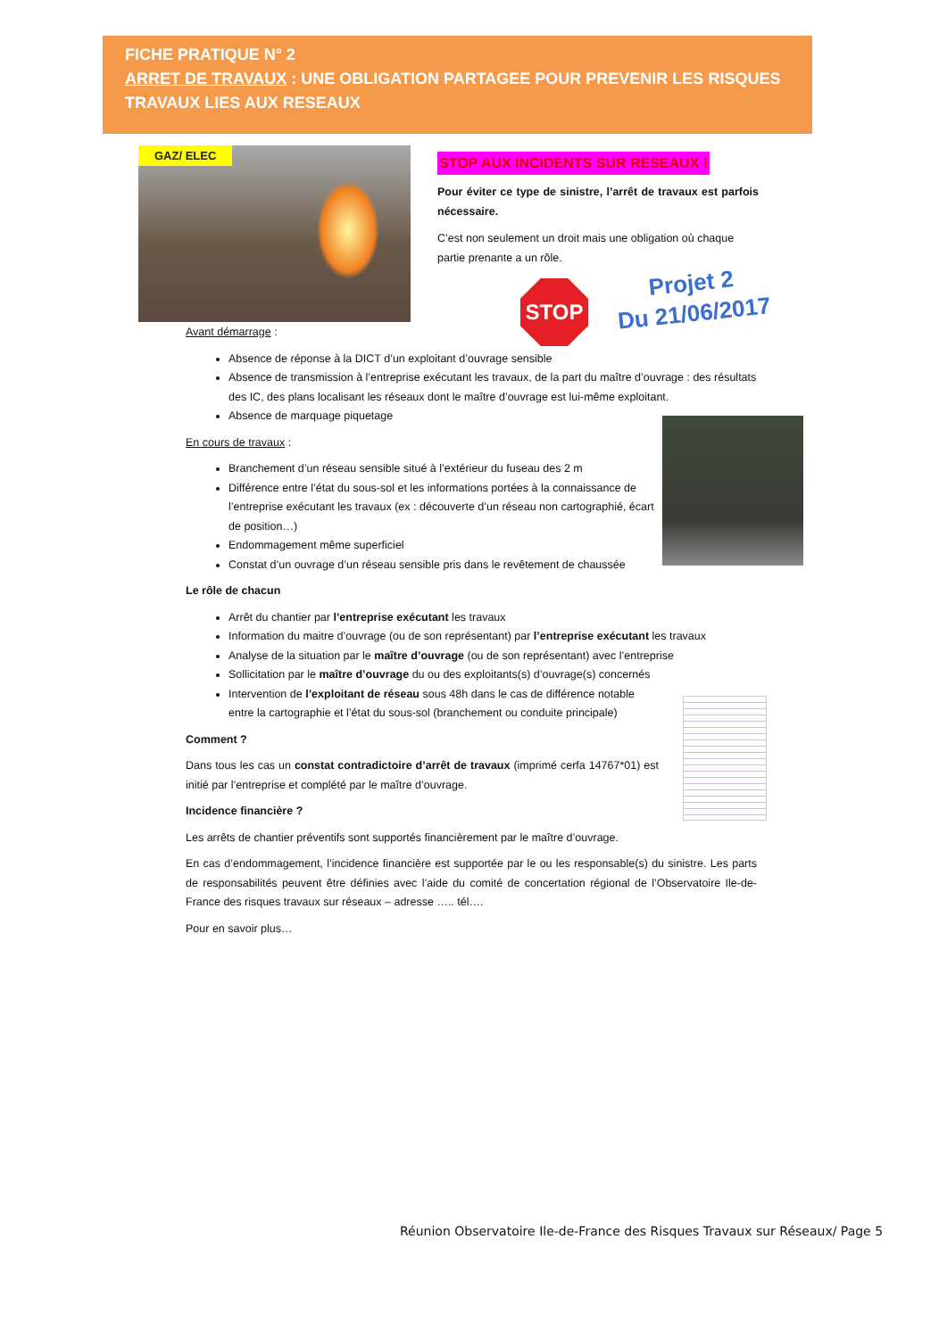FICHE PRATIQUE N° 2
ARRET DE TRAVAUX : UNE OBLIGATION PARTAGEE POUR PREVENIR LES RISQUES TRAVAUX LIES AUX RESEAUX
GAZ/ ELEC
STOP AUX INCIDENTS SUR RESEAUX !
Pour éviter ce type de sinistre, l’arrêt de travaux est parfois nécessaire.
C’est non seulement un droit mais une obligation où chaque partie prenante a un rôle.
STOP
Projet 2
Du 21/06/2017
Avant démarrage :
Absence de réponse à la DICT d’un exploitant d’ouvrage sensible
Absence de transmission à l’entreprise exécutant les travaux, de la part du maître d’ouvrage : des résultats des IC, des plans localisant les réseaux dont le maître d’ouvrage est lui-même exploitant.
Absence de marquage piquetage
En cours de travaux :
Branchement d’un réseau sensible situé à l’extérieur du fuseau des 2 m
Différence entre l’état du sous-sol et les informations portées à la connaissance de l’entreprise exécutant les travaux (ex : découverte d’un réseau non cartographié, écart de position…)
Endommagement même superficiel
Constat d’un ouvrage d’un réseau sensible pris dans le revêtement de chaussée
Le rôle de chacun
Arrêt du chantier par l’entreprise exécutant les travaux
Information du maitre d’ouvrage (ou de son représentant) par l’entreprise exécutant les travaux
Analyse de la situation par le maître d’ouvrage (ou de son représentant) avec l’entreprise
Sollicitation par le maître d’ouvrage du ou des exploitants(s) d’ouvrage(s) concernés
Intervention de l’exploitant de réseau sous 48h dans le cas de différence notable entre la cartographie et l’état du sous-sol (branchement ou conduite principale)
Comment ?
Dans tous les cas un constat contradictoire d’arrêt de travaux (imprimé cerfa 14767*01) est initié par l’entreprise et complété par le maître d’ouvrage.
Incidence financière ?
Les arrêts de chantier préventifs sont supportés financièrement par le maître d’ouvrage.
En cas d’endommagement, l’incidence financière est supportée par le ou les responsable(s) du sinistre. Les parts de responsabilités peuvent être définies avec l’aide du comité de concertation régional de l’Observatoire Ile-de-France des risques travaux sur réseaux – adresse ….. tél….
Pour en savoir plus…
Réunion Observatoire Ile-de-France des Risques Travaux sur Réseaux/ Page 5